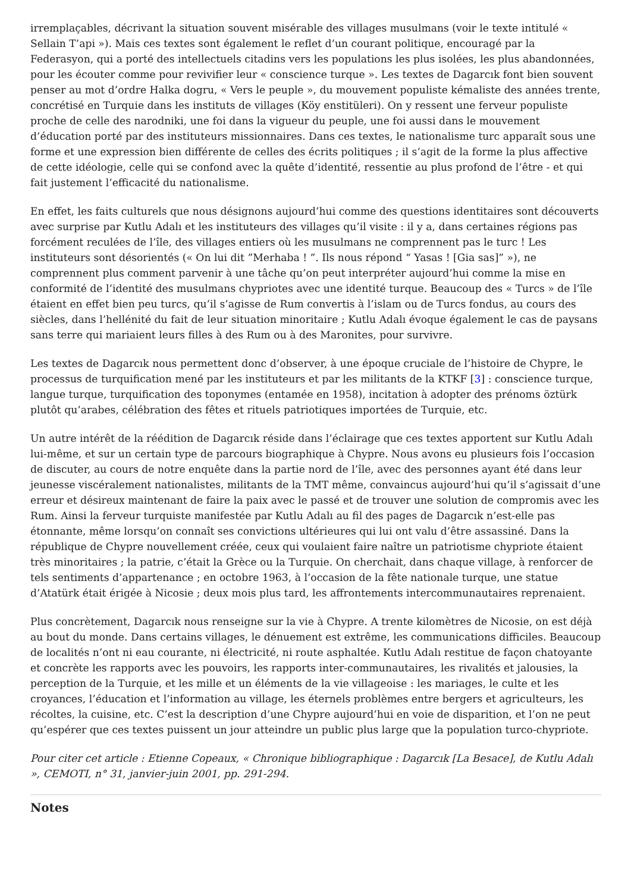irremplaçables, décrivant la situation souvent misérable des villages musulmans (voir le texte intitulé « Sellain T’api »). Mais ces textes sont également le reflet d’un courant politique, encouragé par la Federasyon, qui a porté des intellectuels citadins vers les populations les plus isolées, les plus abandonnées, pour les écouter comme pour revivifier leur « conscience turque ». Les textes de Dagarcık font bien souvent penser au mot d’ordre Halka dogru, « Vers le peuple », du mouvement populiste kémaliste des années trente, concrétisé en Turquie dans les instituts de villages (Köy enstitüleri). On y ressent une ferveur populiste proche de celle des narodniki, une foi dans la vigueur du peuple, une foi aussi dans le mouvement d’éducation porté par des instituteurs missionnaires. Dans ces textes, le nationalisme turc apparaît sous une forme et une expression bien différente de celles des écrits politiques ; il s’agit de la forme la plus affective de cette idéologie, celle qui se confond avec la quête d’identité, ressentie au plus profond de l’être - et qui fait justement l’efficacité du nationalisme.
En effet, les faits culturels que nous désignons aujourd’hui comme des questions identitaires sont découverts avec surprise par Kutlu Adalı et les instituteurs des villages qu’il visite : il y a, dans certaines régions pas forcément reculées de l’île, des villages entiers où les musulmans ne comprennent pas le turc ! Les instituteurs sont désorientés (« On lui dit ”Merhaba ! ”. Ils nous répond “ Yasas ! [Gia sas]” »), ne comprennent plus comment parvenir à une tâche qu’on peut interpréter aujourd’hui comme la mise en conformité de l’identité des musulmans chypriotes avec une identité turque. Beaucoup des « Turcs » de l’île étaient en effet bien peu turcs, qu’il s’agisse de Rum convertis à l’islam ou de Turcs fondus, au cours des siècles, dans l’hellénité du fait de leur situation minoritaire ; Kutlu Adalı évoque également le cas de paysans sans terre qui mariaient leurs filles à des Rum ou à des Maronites, pour survivre.
Les textes de Dagarcık nous permettent donc d’observer, à une époque cruciale de l’histoire de Chypre, le processus de turquification mené par les instituteurs et par les militants de la KTKF [3] : conscience turque, langue turque, turquification des toponymes (entamée en 1958), incitation à adopter des prénoms öztürk plutôt qu’arabes, célébration des fêtes et rituels patriotiques importées de Turquie, etc.
Un autre intérêt de la réédition de Dagarcık réside dans l’éclairage que ces textes apportent sur Kutlu Adalı lui-même, et sur un certain type de parcours biographique à Chypre. Nous avons eu plusieurs fois l’occasion de discuter, au cours de notre enquête dans la partie nord de l’île, avec des personnes ayant été dans leur jeunesse viscéralement nationalistes, militants de la TMT même, convaincus aujourd’hui qu’il s’agissait d’une erreur et désireux maintenant de faire la paix avec le passé et de trouver une solution de compromis avec les Rum. Ainsi la ferveur turquiste manifestée par Kutlu Adalı au fil des pages de Dagarcık n’est-elle pas étonnante, même lorsqu’on connaît ses convictions ultérieures qui lui ont valu d’être assassiné. Dans la république de Chypre nouvellement créée, ceux qui voulaient faire naître un patriotisme chypriote étaient très minoritaires ; la patrie, c’était la Grèce ou la Turquie. On cherchait, dans chaque village, à renforcer de tels sentiments d’appartenance ; en octobre 1963, à l’occasion de la fête nationale turque, une statue d’Atatürk était érigée à Nicosie ; deux mois plus tard, les affrontements intercommunautaires reprenaient.
Plus concrètement, Dagarcık nous renseigne sur la vie à Chypre. A trente kilomètres de Nicosie, on est déjà au bout du monde. Dans certains villages, le dénuement est extrême, les communications difficiles. Beaucoup de localités n’ont ni eau courante, ni électricité, ni route asphaltée. Kutlu Adalı restitue de façon chatoyante et concrète les rapports avec les pouvoirs, les rapports inter-communautaires, les rivalités et jalousies, la perception de la Turquie, et les mille et un éléments de la vie villageoise : les mariages, le culte et les croyances, l’éducation et l’information au village, les éternels problèmes entre bergers et agriculteurs, les récoltes, la cuisine, etc. C’est la description d’une Chypre aujourd’hui en voie de disparition, et l’on ne peut qu’espérer que ces textes puissent un jour atteindre un public plus large que la population turco-chypriote.
Pour citer cet article : Etienne Copeaux, « Chronique bibliographique : Dagarcık [La Besace], de Kutlu Adalı », CEMOTI, n° 31, janvier-juin 2001, pp. 291-294.
Notes